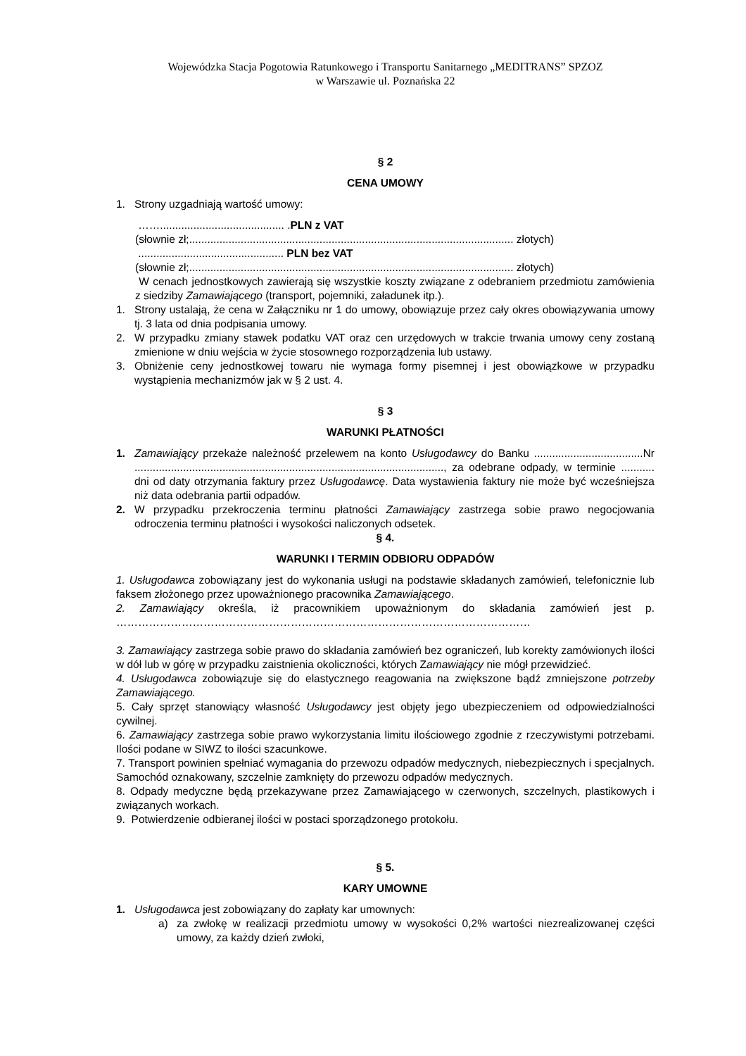Wojewódzka Stacja Pogotowia Ratunkowego i Transportu Sanitarnego „MEDITRANS” SPZOZ
w Warszawie ul. Poznańska 22
§ 2
CENA UMOWY
1. Strony uzgadniają wartość umowy:
……......................................... .PLN z VAT
(słownie zł;........................................................................................................... złotych)
................................................ PLN bez VAT
(słownie zł;........................................................................................................... złotych)
W cenach jednostkowych zawierają się wszystkie koszty związane z odebraniem przedmiotu zamówienia z siedziby Zamawiającego (transport, pojemniki, załadunek itp.).
1. Strony ustalają, że cena w Załączniku nr 1 do umowy, obowiązuje przez cały okres obowiązywania umowy tj. 3 lata od dnia podpisania umowy.
2. W przypadku zmiany stawek podatku VAT oraz cen urzędowych w trakcie trwania umowy ceny zostaną zmienione w dniu wejścia w życie stosownego rozporządzenia lub ustawy.
3. Obniżenie ceny jednostkowej towaru nie wymaga formy pisemnej i jest obowiązkowe w przypadku wystąpienia mechanizmów jak w § 2 ust. 4.
§ 3
WARUNKI PŁATNOŚCI
1. Zamawiający przekaże należność przelewem na konto Usługodawcy do Banku ....................................Nr ......................................................................................................, za odebrane odpady, w terminie ........... dni od daty otrzymania faktury przez Usługodawcę. Data wystawienia faktury nie może być wcześniejsza niż data odebrania partii odpadów.
2. W przypadku przekroczenia terminu płatności Zamawiający zastrzega sobie prawo negocjowania odroczenia terminu płatności i wysokości naliczonych odsetek.
§ 4.
WARUNKI I TERMIN ODBIORU ODPADÓW
1. Usługodawca zobowiązany jest do wykonania usługi na podstawie składanych zamówień, telefonicznie lub faksem złożonego przez upoważnionego pracownika Zamawiającego.
2. Zamawiający określa, iż pracownikiem upoważnionym do składania zamówień jest p. ……………………………………………………………………………………………………
3. Zamawiający zastrzega sobie prawo do składania zamówień bez ograniczeń, lub korekty zamówionych ilości w dół lub w górę w przypadku zaistnienia okoliczności, których Zamawiający nie mógł przewidzieć.
4. Usługodawca zobowiązuje się do elastycznego reagowania na zwiększone bądź zmniejszone potrzeby Zamawiającego.
5. Cały sprzęt stanowiący własność Usługodawcy jest objęty jego ubezpieczeniem od odpowiedzialności cywilnej.
6. Zamawiający zastrzega sobie prawo wykorzystania limitu ilościowego zgodnie z rzeczywistymi potrzebami. Ilości podane w SIWZ to ilości szacunkowe.
7. Transport powinien spełniać wymagania do przewozu odpadów medycznych, niebezpiecznych i specjalnych. Samochód oznakowany, szczelnie zamknięty do przewozu odpadów medycznych.
8. Odpady medyczne będą przekazywane przez Zamawiającego w czerwonych, szczelnych, plastikowych i związanych workach.
9. Potwierdzenie odbieranej ilości w postaci sporządzonego protokołu.
§ 5.
KARY UMOWNE
1. Usługodawca jest zobowiązany do zapłaty kar umownych:
a) za zwłokę w realizacji przedmiotu umowy w wysokości 0,2% wartości niezrealizowanej części umowy, za każdy dzień zwłoki,